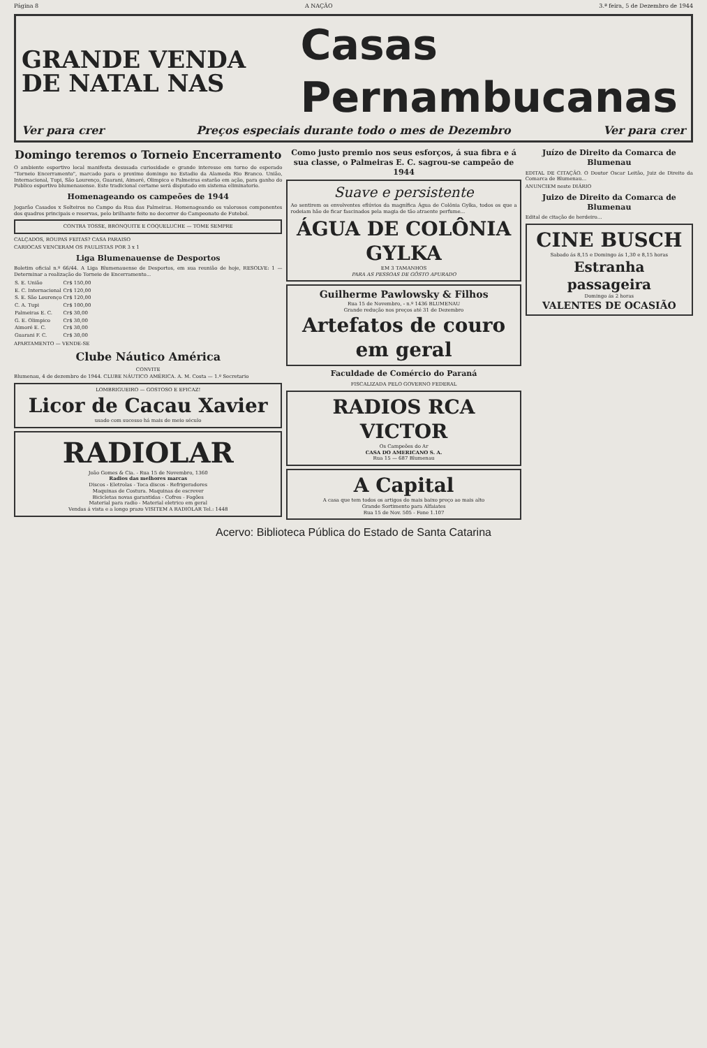Página 8 A NAÇÃO 3.ª feira, 5 de Dezembro de 1944
GRANDE VENDA
DE NATAL NAS
Casas Pernambucanas
Ver para crer Preços especiais durante todo o mes de Dezembro Ver para crer
Domingo teremos o Torneio Encerramento
O ambiente esportivo local manifesta desusada curiosidade e grande interesse em torno do esperado "Torneio Encerramento", marcado para o proximo domingo no Estadio da Alameda Rio Branco. União, Internacional, Tupi, São Lourenço, Guarani, Aimoré, Olimpico e Palmeiras estarão em ação, para ganho do Publico esportivo blumenauense. Este tradicional certame será disputado em sistema eliminatorio.
Homenageando os campeões de 1944
Jogarão Casados x Solteiros no Campo da Rua das Palmeiras. Homenageando os valorosos componentes dos quadros principais e reservas, pelo brilhante feito no decorrer do Campeonato de Futebol.
CONTRA TOSSE, BRONQUITE E COQUELUCHE — TOME SEMPRE
CALÇADOS, ROUPAS FEITAS? CASA PARAISO
CARIOCAS VENCERAM OS PAULISTAS POR 3 x 1
Liga Blumenauense de Desportos
Boletim oficial n.º 66/44. A Liga Blumenauense de Desportos, em sua reunião de hoje, RESOLVE: 1 — Determinar a realização do Torneio de Encerramento...
| S. E. União | Cr$ 150,00 |
| E. C. Internacional | Cr$ 120,00 |
| S. E. São Lourenço | Cr$ 120,00 |
| C. A. Tupi | Cr$ 100,00 |
| Palmeiras E. C. | Cr$ 30,00 |
| G. E. Olimpico | Cr$ 30,00 |
| Aimoré E. C. | Cr$ 30,00 |
| Guarani F. C. | Cr$ 30,00 |
APARTAMENTO — VENDE-SE
Clube Náutico América
CONVITE
Blumenau, 4 de dezembro de 1944. CLUBE NÁUTICO AMÉRICA. A. M. Costa — 1.º Secretario
LOMBRIGUEIRO — GOSTOSO E EFICAZ!
Licor de Cacau Xavier
usado com sucesso há mais de meio século
RADIOLAR
João Gomes & Cia. - Rua 15 de Novembro, 1360
Radios das melhores marcas
Discos - Eletrolas - Toca discos - Refrigeradores
Maquinas de Costura. Maquinas de escrever
Bicicletas novas garantidas - Cofres - Fogões
Material para radio - Material eletrico em geral
Vendas á vista e a longo prazo VISITEM A RADIOLAR Tel.: 1448
Como justo premio nos seus esforços, á sua fibra e á sua classe, o Palmeiras E. C. sagrou-se campeão de 1944
Suave e persistente
Ao sentirem os envolventes eflúvios da magnífica Água de Colônia Gylka, todos os que a rodeiam hão de ficar fascinados pela magia de tão atraente perfume...
ÁGUA DE COLÔNIA GYLKA
EM 3 TAMANHOS
PARA AS PESSOAS DE GÔSTO APURADO
Guilherme Pawlowsky & Filhos
Rua 15 de Novembro, - n.º 1436 BLUMENAU
Grande redução nos preços até 31 de Dezembro
Artefatos de couro em geral
Faculdade de Comércio do Paraná
FISCALIZADA PELO GOVERNO FEDERAL
RADIOS RCA VICTOR
Os Campeões do Ar
CASA DO AMERICANO S. A.
Rua 15 — 687 Blumenau
A Capital
A casa que tem todos os artigos do mais baixo preço ao mais alto
Grande Sortimento para Alfaiates
Rua 15 de Nov. 505 - Fone 1.107
Juízo de Direito da Comarca de Blumenau
EDITAL DE CITAÇÃO. O Doutor Oscar Leitão, Juiz de Direito da Comarca de Blumenau...
ANUNCIEM neste DIÁRIO
Juizo de Direito da Comarca de Blumenau
Edital de citação de herdeiro...
CINE BUSCH
Sabado ás 8,15 e Domingo ás 1,30 e 8,15 horas
Estranha passageira
Domingo ás 2 horas
VALENTES DE OCASIÃO
Acervo: Biblioteca Pública do Estado de Santa Catarina